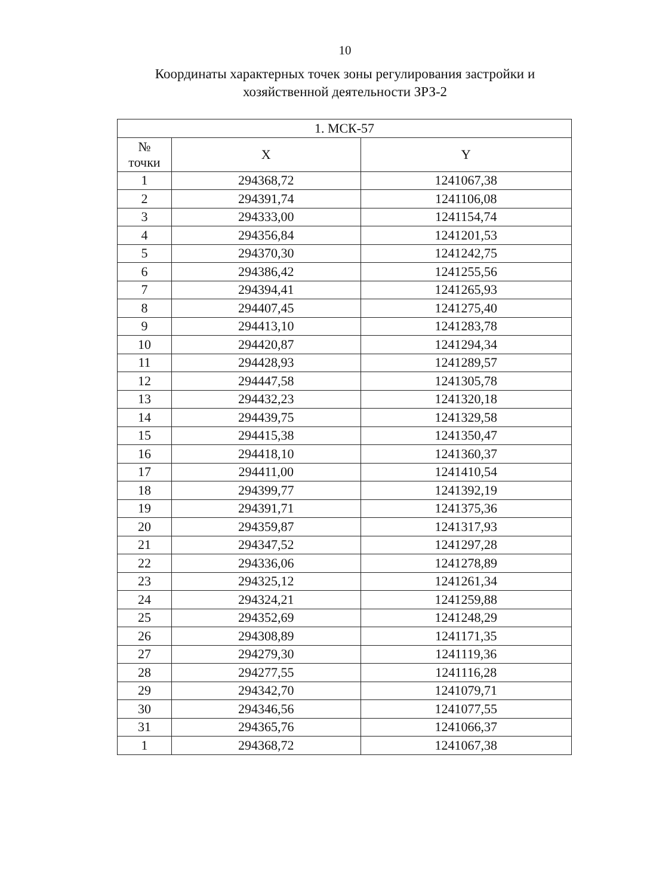10
Координаты характерных точек зоны регулирования застройки и
хозяйственной деятельности ЗРЗ-2
| 1. МСК-57 | | |
| --- | --- | --- |
| № точки | X | Y |
| 1 | 294368,72 | 1241067,38 |
| 2 | 294391,74 | 1241106,08 |
| 3 | 294333,00 | 1241154,74 |
| 4 | 294356,84 | 1241201,53 |
| 5 | 294370,30 | 1241242,75 |
| 6 | 294386,42 | 1241255,56 |
| 7 | 294394,41 | 1241265,93 |
| 8 | 294407,45 | 1241275,40 |
| 9 | 294413,10 | 1241283,78 |
| 10 | 294420,87 | 1241294,34 |
| 11 | 294428,93 | 1241289,57 |
| 12 | 294447,58 | 1241305,78 |
| 13 | 294432,23 | 1241320,18 |
| 14 | 294439,75 | 1241329,58 |
| 15 | 294415,38 | 1241350,47 |
| 16 | 294418,10 | 1241360,37 |
| 17 | 294411,00 | 1241410,54 |
| 18 | 294399,77 | 1241392,19 |
| 19 | 294391,71 | 1241375,36 |
| 20 | 294359,87 | 1241317,93 |
| 21 | 294347,52 | 1241297,28 |
| 22 | 294336,06 | 1241278,89 |
| 23 | 294325,12 | 1241261,34 |
| 24 | 294324,21 | 1241259,88 |
| 25 | 294352,69 | 1241248,29 |
| 26 | 294308,89 | 1241171,35 |
| 27 | 294279,30 | 1241119,36 |
| 28 | 294277,55 | 1241116,28 |
| 29 | 294342,70 | 1241079,71 |
| 30 | 294346,56 | 1241077,55 |
| 31 | 294365,76 | 1241066,37 |
| 1 | 294368,72 | 1241067,38 |